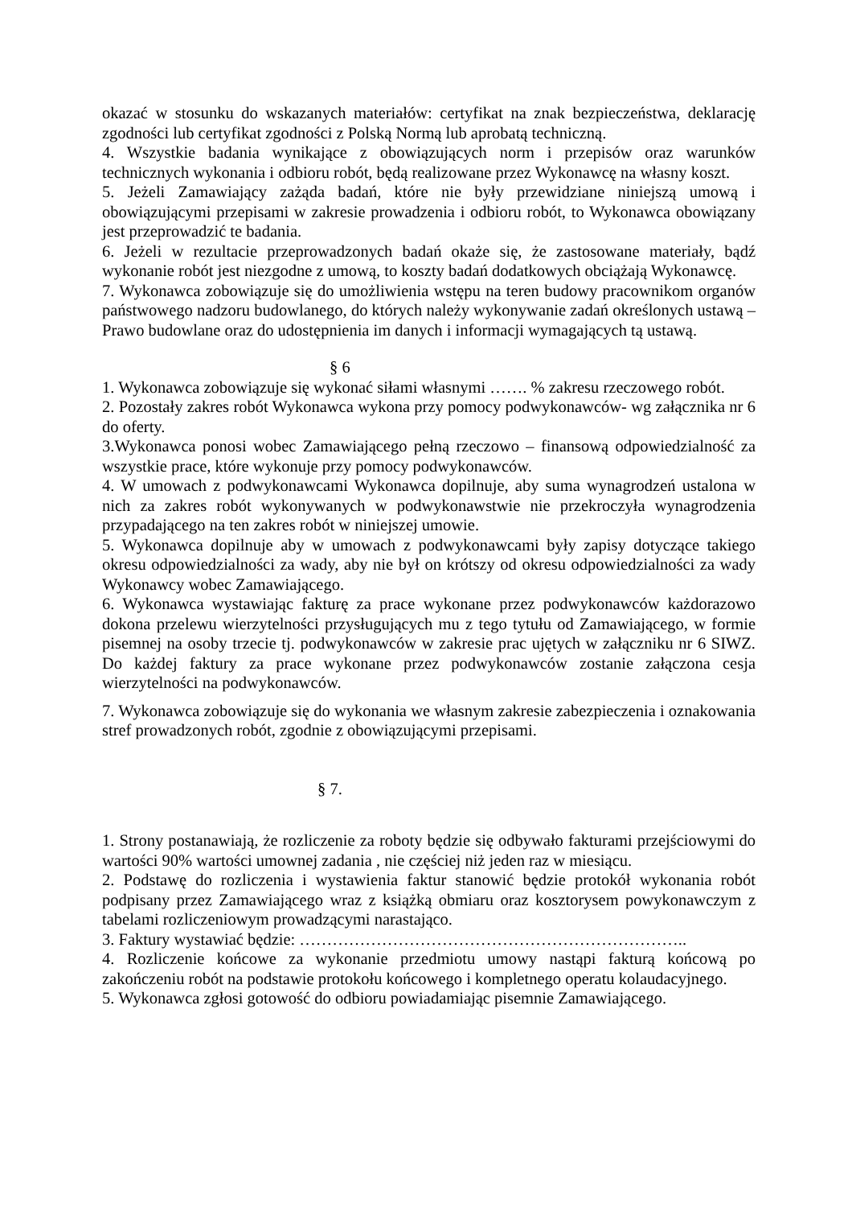okazać w stosunku do wskazanych materiałów: certyfikat na znak bezpieczeństwa, deklarację zgodności lub certyfikat zgodności z Polską Normą lub aprobatą techniczną.
4. Wszystkie badania wynikające z obowiązujących norm i przepisów oraz warunków technicznych wykonania i odbioru robót, będą realizowane przez Wykonawcę na własny koszt.
5. Jeżeli Zamawiający zażąda badań, które nie były przewidziane niniejszą umową i obowiązującymi przepisami w zakresie prowadzenia i odbioru robót, to Wykonawca obowiązany jest przeprowadzić te badania.
6. Jeżeli w rezultacie przeprowadzonych badań okaże się, że zastosowane materiały, bądź wykonanie robót jest niezgodne z umową, to koszty badań dodatkowych obciążają Wykonawcę.
7. Wykonawca zobowiązuje się do umożliwienia wstępu na teren budowy pracownikom organów państwowego nadzoru budowlanego, do których należy wykonywanie zadań określonych ustawą – Prawo budowlane oraz do udostępnienia im danych i informacji wymagających tą ustawą.
§ 6
1. Wykonawca zobowiązuje się wykonać siłami własnymi ……. % zakresu rzeczowego robót.
2. Pozostały zakres robót Wykonawca wykona przy pomocy podwykonawców- wg załącznika nr 6 do oferty.
3.Wykonawca ponosi wobec Zamawiającego pełną rzeczowo – finansową odpowiedzialność za wszystkie prace, które wykonuje przy pomocy podwykonawców.
4. W umowach z podwykonawcami Wykonawca dopilnuje, aby suma wynagrodzeń ustalona w nich za zakres robót wykonywanych w podwykonawstwie nie przekroczyła wynagrodzenia przypadającego na ten zakres robót w niniejszej umowie.
5. Wykonawca dopilnuje aby w umowach z podwykonawcami były zapisy dotyczące takiego okresu odpowiedzialności za wady, aby nie był on krótszy od okresu odpowiedzialności za wady Wykonawcy wobec Zamawiającego.
6. Wykonawca wystawiając fakturę za prace wykonane przez podwykonawców każdorazowo dokona przelewu wierzytelności przysługujących mu z tego tytułu od Zamawiającego, w formie pisemnej na osoby trzecie tj. podwykonawców w zakresie prac ujętych w załączniku nr 6 SIWZ. Do każdej faktury za prace wykonane przez podwykonawców zostanie załączona cesja wierzytelności na podwykonawców.
7. Wykonawca zobowiązuje się do wykonania we własnym zakresie zabezpieczenia i oznakowania stref prowadzonych robót, zgodnie z obowiązującymi przepisami.
§ 7.
1. Strony postanawiają, że rozliczenie za roboty będzie się odbywało fakturami przejściowymi do wartości 90% wartości umownej zadania , nie częściej niż jeden raz w miesiącu.
2. Podstawę do rozliczenia i wystawienia faktur stanowić będzie protokół wykonania robót podpisany przez Zamawiającego wraz z książką obmiaru oraz kosztorysem powykonawczym z tabelami rozliczeniowym prowadzącymi narastająco.
3. Faktury wystawiać będzie: ……………………………………………………………..
4. Rozliczenie końcowe za wykonanie przedmiotu umowy nastąpi fakturą końcową po zakończeniu robót na podstawie protokołu końcowego i kompletnego operatu kolaudacyjnego.
5. Wykonawca zgłosi gotowość do odbioru powiadamiając pisemnie Zamawiającego.